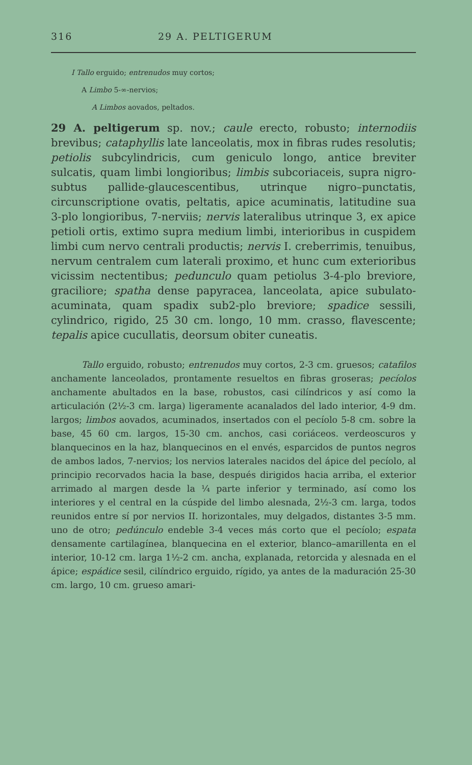316 29 A. PELTIGERUM
I Tallo erguido; entrenudos muy cortos;
A Limbo 5-∞-nervios;
A Limbos aovados, peltados.
29 A. peltigerum sp. nov.; caule erecto, robusto; internodiis brevibus; cataphyllis late lanceolatis, mox in fibras rudes resolutis; petiolis subcylindricis, cum geniculo longo, antice breviter sulcatis, quam limbi longioribus; limbis subcoriaceis, supra nigro-subtus pallide-glaucescentibus, utrinque nigro–punctatis, circunscriptione ovatis, peltatis, apice acuminatis, latitudine sua 3-plo longioribus, 7-nerviis; nervis lateralibus utrinque 3, ex apice petioli ortis, extimo supra medium limbi, interioribus in cuspidem limbi cum nervo centrali productis; nervis I. creberrimis, tenuibus, nervum centralem cum laterali proximo, et hunc cum exterioribus vicissim nectentibus; pedunculo quam petiolus 3-4-plo breviore, graciliore; spatha dense papyracea, lanceolata, apice subulato-acuminata, quam spadix sub2-plo breviore; spadice sessili, cylindrico, rigido, 25 30 cm. longo, 10 mm. crasso, flavescente; tepalis apice cucullatis, deorsum obiter cuneatis.
Tallo erguido, robusto; entrenudos muy cortos, 2-3 cm. gruesos; catafilos anchamente lanceolados, prontamente resueltos en fibras groseras; pecíolos anchamente abultados en la base, robustos, casi cilíndricos y así como la articulación (2½-3 cm. larga) ligeramente acanalados del lado interior, 4-9 dm. largos; limbos aovados, acuminados, insertados con el pecíolo 5-8 cm. sobre la base, 45 60 cm. largos, 15-30 cm. anchos, casi coriáceos. verdeoscuros y blanquecinos en la haz, blanquecinos en el envés, esparcidos de puntos negros de ambos lados, 7-nervios; los nervios laterales nacidos del ápice del pecíolo, al principio recorvados hacia la base, después dirigidos hacia arriba, el exterior arrimado al margen desde la ¼ parte inferior y terminado, así como los interiores y el central en la cúspide del limbo alesnada, 2½-3 cm. larga, todos reunidos entre sí por nervios II. horizontales, muy delgados, distantes 3-5 mm. uno de otro; pedúnculo endeble 3-4 veces más corto que el pecíolo; espata densamente cartilagínea, blanquecina en el exterior, blanco–amarillenta en el interior, 10-12 cm. larga 1½-2 cm. ancha, explanada, retorcida y alesnada en el ápice; espádice sesil, cilíndrico erguido, rígido, ya antes de la maduración 25-30 cm. largo, 10 cm. grueso amari-